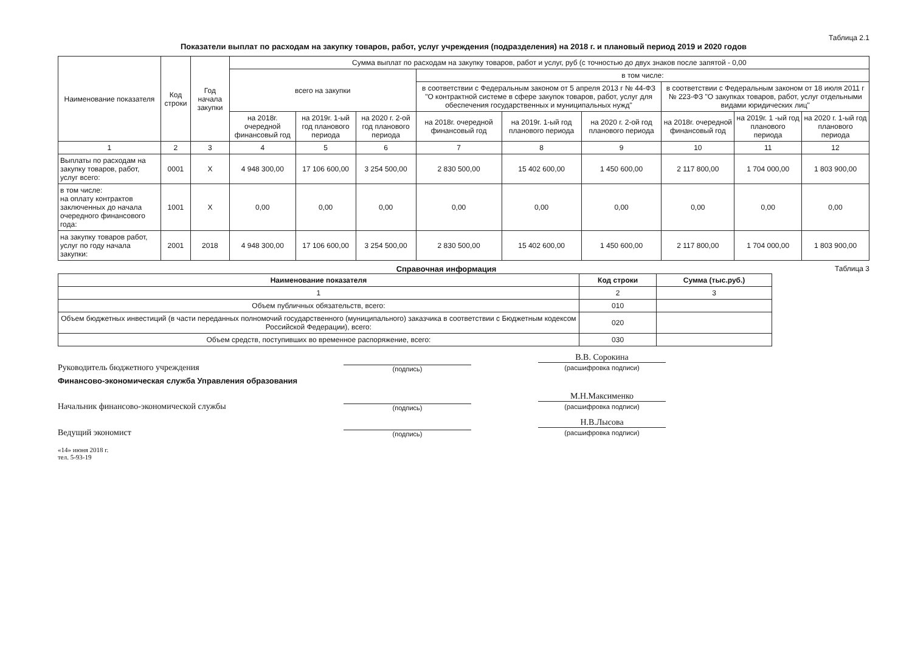Таблица 2.1
Показатели выплат по расходам на закупку товаров, работ, услуг учреждения (подразделения) на 2018 г. и плановый период 2019 и 2020 годов
| Наименование показателя | Код строки | Год начала закупки | Сумма выплат по расходам на закупку товаров, работ и услуг, руб (с точностью до двух знаков после запятой - 0,00 | | | | | | | | |
| --- | --- | --- | --- | --- | --- | --- | --- | --- | --- | --- | --- |
| | | | всего на закупки | | | в том числе: | | | | | |
| | | | | | | в соответствии с Федеральным законом от 5 апреля 2013 г № 44-ФЗ "О контрактной системе в сфере закупок товаров, работ, услуг для обеспечения государственных и муниципальных нужд" | | | в соответствии с Федеральным законом от 18 июля 2011 г № 223-ФЗ "О закупках товаров, работ, услуг отдельными видами юридических лиц" | | |
| | | | на 2018г. очередной финансовый год | на 2019г. 1-ый год планового периода | на 2020 г. 2-ой год планового периода | на 2018г. очередной финансовый год | на 2019г. 1-ый год планового периода | на 2020 г. 2-ой год планового периода | на 2018г. очередной финансовый год | на 2019г. 1 -ый год планового периода | на 2020 г. 1-ый год планового периода |
| 1 | 2 | 3 | 4 | 5 | 6 | 7 | 8 | 9 | 10 | 11 | 12 |
| Выплаты по расходам на закупку товаров, работ, услуг всего: | 0001 | X | 4 948 300,00 | 17 106 600,00 | 3 254 500,00 | 2 830 500,00 | 15 402 600,00 | 1 450 600,00 | 2 117 800,00 | 1 704 000,00 | 1 803 900,00 |
| в том числе: на оплату контрактов заключенных до начала очередного финансового года: | 1001 | X | 0,00 | 0,00 | 0,00 | 0,00 | 0,00 | 0,00 | 0,00 | 0,00 | 0,00 |
| на закупку товаров работ, услуг по году начала закупки: | 2001 | 2018 | 4 948 300,00 | 17 106 600,00 | 3 254 500,00 | 2 830 500,00 | 15 402 600,00 | 1 450 600,00 | 2 117 800,00 | 1 704 000,00 | 1 803 900,00 |
Справочная информация Таблица 3
| Наименование показателя | Код строки | Сумма (тыс.руб.) |
| --- | --- | --- |
| 1 | 2 | 3 |
| Объем публичных обязательств, всего: | 010 | |
| Объем бюджетных инвестиций (в части переданных полномочий государственного (муниципального) заказчика в соответствии с Бюджетным кодексом Российской Федерации), всего: | 020 | |
| Объем средств, поступивших во временное распоряжение, всего: | 030 | |
Руководитель бюджетного учреждения
(подпись)
В.В. Сорокина
(расшифровка подписи)
Финансово-экономическая служба Управления образования
Начальник финансово-экономической службы
(подпись)
М.Н.Максименко
(расшифровка подписи)
Ведущий экономист
(подпись)
Н.В.Лысова
(расшифровка подписи)
«14» июня 2018 г.
тел. 5-93-19